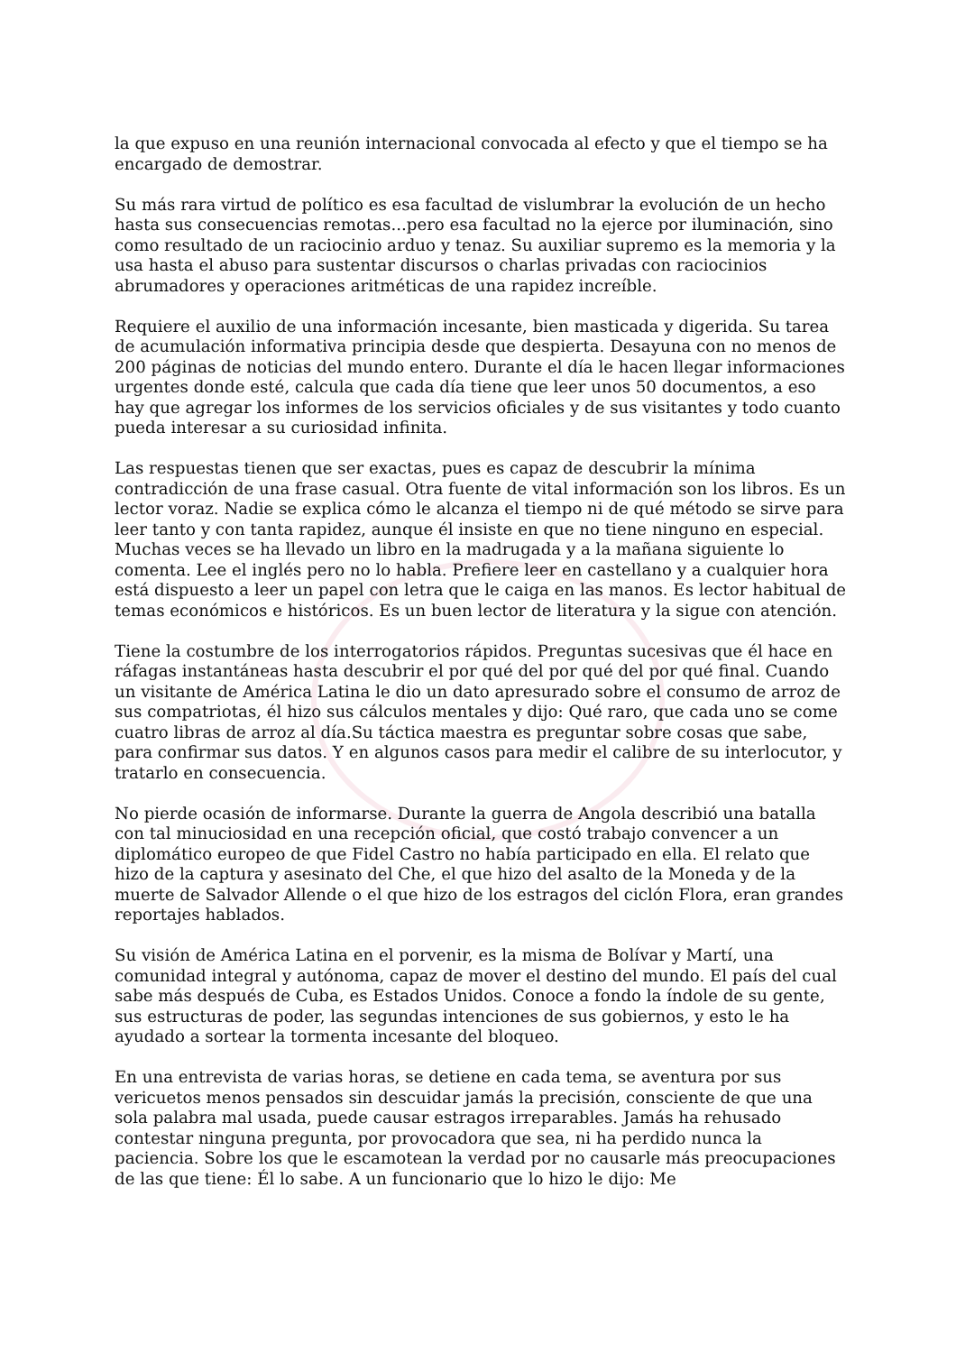la que expuso en una reunión internacional convocada al efecto y que el tiempo se ha encargado de demostrar.
Su más rara virtud de político es esa facultad de vislumbrar la evolución de un hecho hasta sus consecuencias remotas...pero esa facultad no la ejerce por iluminación, sino como resultado de un raciocinio arduo y tenaz. Su auxiliar supremo es la memoria y la usa hasta el abuso para sustentar discursos o charlas privadas con raciocinios abrumadores y operaciones aritméticas de una rapidez increíble.
Requiere el auxilio de una información incesante, bien masticada y digerida. Su tarea de acumulación informativa principia desde que despierta. Desayuna con no menos de 200 páginas de noticias del mundo entero. Durante el día le hacen llegar informaciones urgentes donde esté, calcula que cada día tiene que leer unos 50 documentos, a eso hay que agregar los informes de los servicios oficiales y de sus visitantes y todo cuanto pueda interesar a su curiosidad infinita.
Las respuestas tienen que ser exactas, pues es capaz de descubrir la mínima contradicción de una frase casual. Otra fuente de vital información son los libros. Es un lector voraz. Nadie se explica cómo le alcanza el tiempo ni de qué método se sirve para leer tanto y con tanta rapidez, aunque él insiste en que no tiene ninguno en especial. Muchas veces se ha llevado un libro en la madrugada y a la mañana siguiente lo comenta. Lee el inglés pero no lo habla. Prefiere leer en castellano y a cualquier hora está dispuesto a leer un papel con letra que le caiga en las manos. Es lector habitual de temas económicos e históricos. Es un buen lector de literatura y la sigue con atención.
Tiene la costumbre de los interrogatorios rápidos. Preguntas sucesivas que él hace en ráfagas instantáneas hasta descubrir el por qué del por qué del por qué final. Cuando un visitante de América Latina le dio un dato apresurado sobre el consumo de arroz de sus compatriotas, él hizo sus cálculos mentales y dijo: Qué raro, que cada uno se come cuatro libras de arroz al día.Su táctica maestra es preguntar sobre cosas que sabe, para confirmar sus datos. Y en algunos casos para medir el calibre de su interlocutor, y tratarlo en consecuencia.
No pierde ocasión de informarse. Durante la guerra de Angola describió una batalla con tal minuciosidad en una recepción oficial, que costó trabajo convencer a un diplomático europeo de que Fidel Castro no había participado en ella. El relato que hizo de la captura y asesinato del Che, el que hizo del asalto de la Moneda y de la muerte de Salvador Allende o el que hizo de los estragos del ciclón Flora, eran grandes reportajes hablados.
Su visión de América Latina en el porvenir, es la misma de Bolívar y Martí, una comunidad integral y autónoma, capaz de mover el destino del mundo. El país del cual sabe más después de Cuba, es Estados Unidos. Conoce a fondo la índole de su gente, sus estructuras de poder, las segundas intenciones de sus gobiernos, y esto le ha ayudado a sortear la tormenta incesante del bloqueo.
En una entrevista de varias horas, se detiene en cada tema, se aventura por sus vericuetos menos pensados sin descuidar jamás la precisión, consciente de que una sola palabra mal usada, puede causar estragos irreparables. Jamás ha rehusado contestar ninguna pregunta, por provocadora que sea, ni ha perdido nunca la paciencia. Sobre los que le escamotean la verdad por no causarle más preocupaciones de las que tiene: Él lo sabe. A un funcionario que lo hizo le dijo: Me